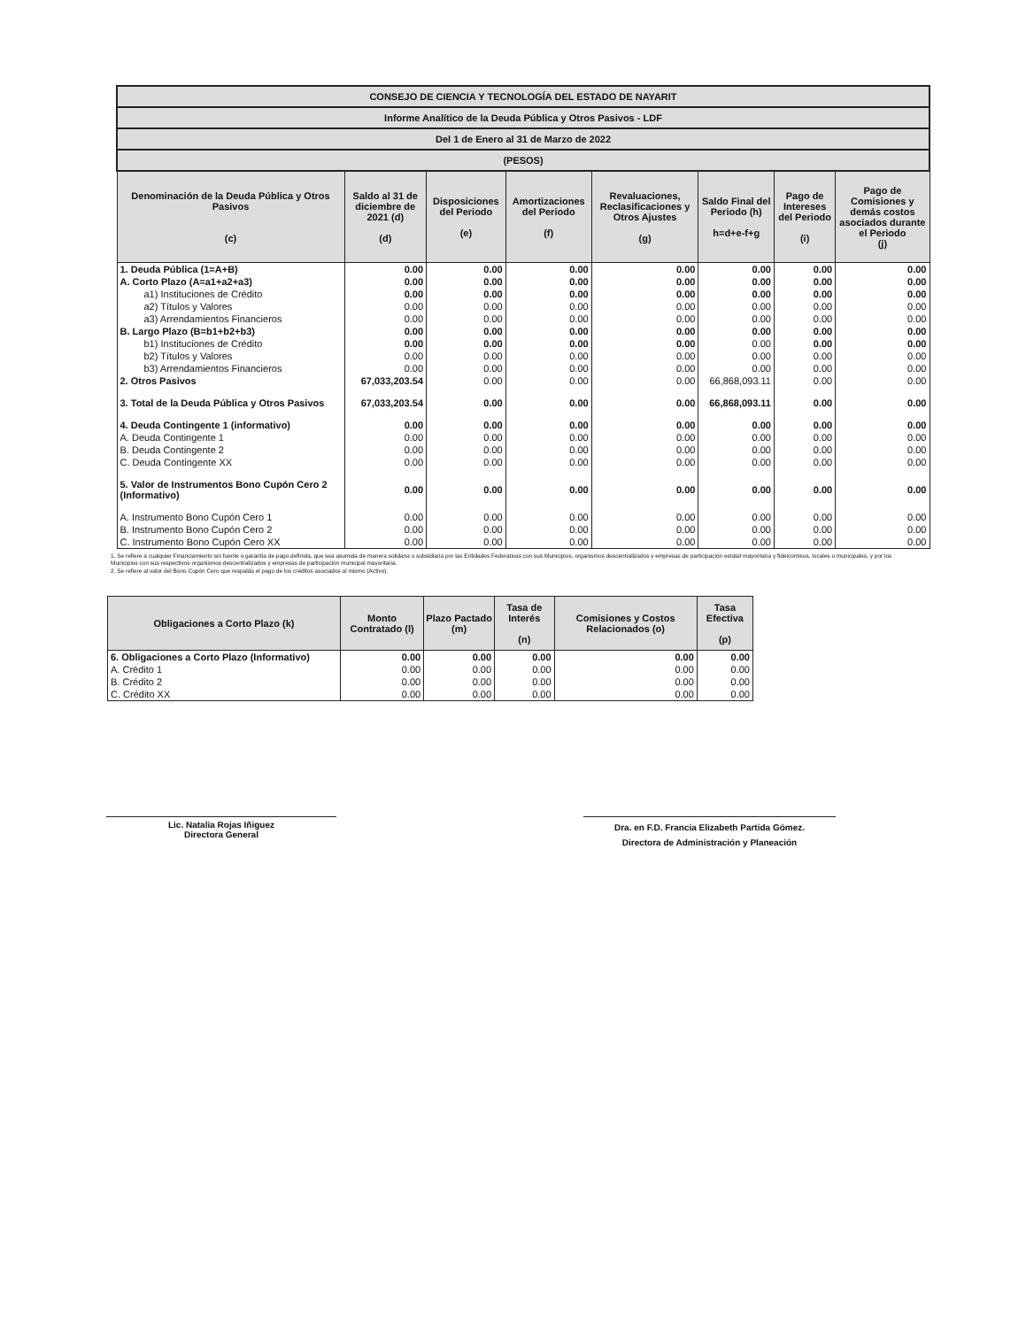| CONSEJO DE CIENCIA Y TECNOLOGÍA DEL ESTADO DE NAYARIT | | | | | | | |
| Informe Analítico de la Deuda Pública y Otros Pasivos - LDF | | | | | | | |
| Del 1 de Enero al 31 de Marzo de 2022 | | | | | | | |
| (PESOS) | | | | | | | |
| Denominación de la Deuda Pública y Otros Pasivos (c) | Saldo al 31 de diciembre de 2021 (d) (d) | Disposiciones del Periodo (e) | Amortizaciones del Periodo (f) | Revaluaciones, Reclasificaciones y Otros Ajustes (g) | Saldo Final del Periodo (h) h=d+e-f+g | Pago de Intereses del Periodo (i) | Pago de Comisiones y demás costos asociados durante el Periodo (j) |
| 1. Deuda Pública (1=A+B) | 0.00 | 0.00 | 0.00 | 0.00 | 0.00 | 0.00 | 0.00 |
| A. Corto Plazo (A=a1+a2+a3) | 0.00 | 0.00 | 0.00 | 0.00 | 0.00 | 0.00 | 0.00 |
| a1) Instituciones de Crédito | 0.00 | 0.00 | 0.00 | 0.00 | 0.00 | 0.00 | 0.00 |
| a2) Títulos y Valores | 0.00 | 0.00 | 0.00 | 0.00 | 0.00 | 0.00 | 0.00 |
| a3) Arrendamientos Financieros | 0.00 | 0.00 | 0.00 | 0.00 | 0.00 | 0.00 | 0.00 |
| B. Largo Plazo (B=b1+b2+b3) | 0.00 | 0.00 | 0.00 | 0.00 | 0.00 | 0.00 | 0.00 |
| b1) Instituciones de Crédito | 0.00 | 0.00 | 0.00 | 0.00 | 0.00 | 0.00 | 0.00 |
| b2) Títulos y Valores | 0.00 | 0.00 | 0.00 | 0.00 | 0.00 | 0.00 | 0.00 |
| b3) Arrendamientos Financieros | 0.00 | 0.00 | 0.00 | 0.00 | 0.00 | 0.00 | 0.00 |
| 2. Otros Pasivos | 67,033,203.54 | 0.00 | 0.00 | 0.00 | 66,868,093.11 | 0.00 | 0.00 |
| 3. Total de la Deuda Pública y Otros Pasivos | 67,033,203.54 | 0.00 | 0.00 | 0.00 | 66,868,093.11 | 0.00 | 0.00 |
| 4. Deuda Contingente 1 (informativo) | 0.00 | 0.00 | 0.00 | 0.00 | 0.00 | 0.00 | 0.00 |
| A. Deuda Contingente 1 | 0.00 | 0.00 | 0.00 | 0.00 | 0.00 | 0.00 | 0.00 |
| B. Deuda Contingente 2 | 0.00 | 0.00 | 0.00 | 0.00 | 0.00 | 0.00 | 0.00 |
| C. Deuda Contingente XX | 0.00 | 0.00 | 0.00 | 0.00 | 0.00 | 0.00 | 0.00 |
| 5. Valor de Instrumentos Bono Cupón Cero 2 (Informativo) | 0.00 | 0.00 | 0.00 | 0.00 | 0.00 | 0.00 | 0.00 |
| A. Instrumento Bono Cupón Cero 1 | 0.00 | 0.00 | 0.00 | 0.00 | 0.00 | 0.00 | 0.00 |
| B. Instrumento Bono Cupón Cero 2 | 0.00 | 0.00 | 0.00 | 0.00 | 0.00 | 0.00 | 0.00 |
| C. Instrumento Bono Cupón Cero XX | 0.00 | 0.00 | 0.00 | 0.00 | 0.00 | 0.00 | 0.00 |
1. Se refiere a cualquier Financiamiento sin fuente o garantía de pago definida, que sea asumida de manera solidaria o subsidiaria por las Entidades Federativas con sus Municipios, organismos descentralizados y empresas de participación estatal mayoritaria y fideicomisos, locales o municipales, y por los Municipios con sus respectivos organismos descentralizados y empresas de participación municipal mayoritaria.
2. Se refiere al valor del Bono Cupón Cero que respalda el pago de los créditos asociados al mismo (Activo).
| Obligaciones a Corto Plazo (k) | Monto Contratado (l) | Plazo Pactado (m) | Tasa de Interés (n) | Comisiones y Costos Relacionados (o) | Tasa Efectiva (p) |
| --- | --- | --- | --- | --- | --- |
| 6. Obligaciones a Corto Plazo (Informativo) | 0.00 | 0.00 | 0.00 | 0.00 | 0.00 |
| A. Crédito 1 | 0.00 | 0.00 | 0.00 | 0.00 | 0.00 |
| B. Crédito 2 | 0.00 | 0.00 | 0.00 | 0.00 | 0.00 |
| C. Crédito XX | 0.00 | 0.00 | 0.00 | 0.00 | 0.00 |
Lic. Natalia Rojas Iñiguez
Directora General
Dra. en F.D. Francia Elizabeth Partida Gómez.
Directora de Administración y Planeación